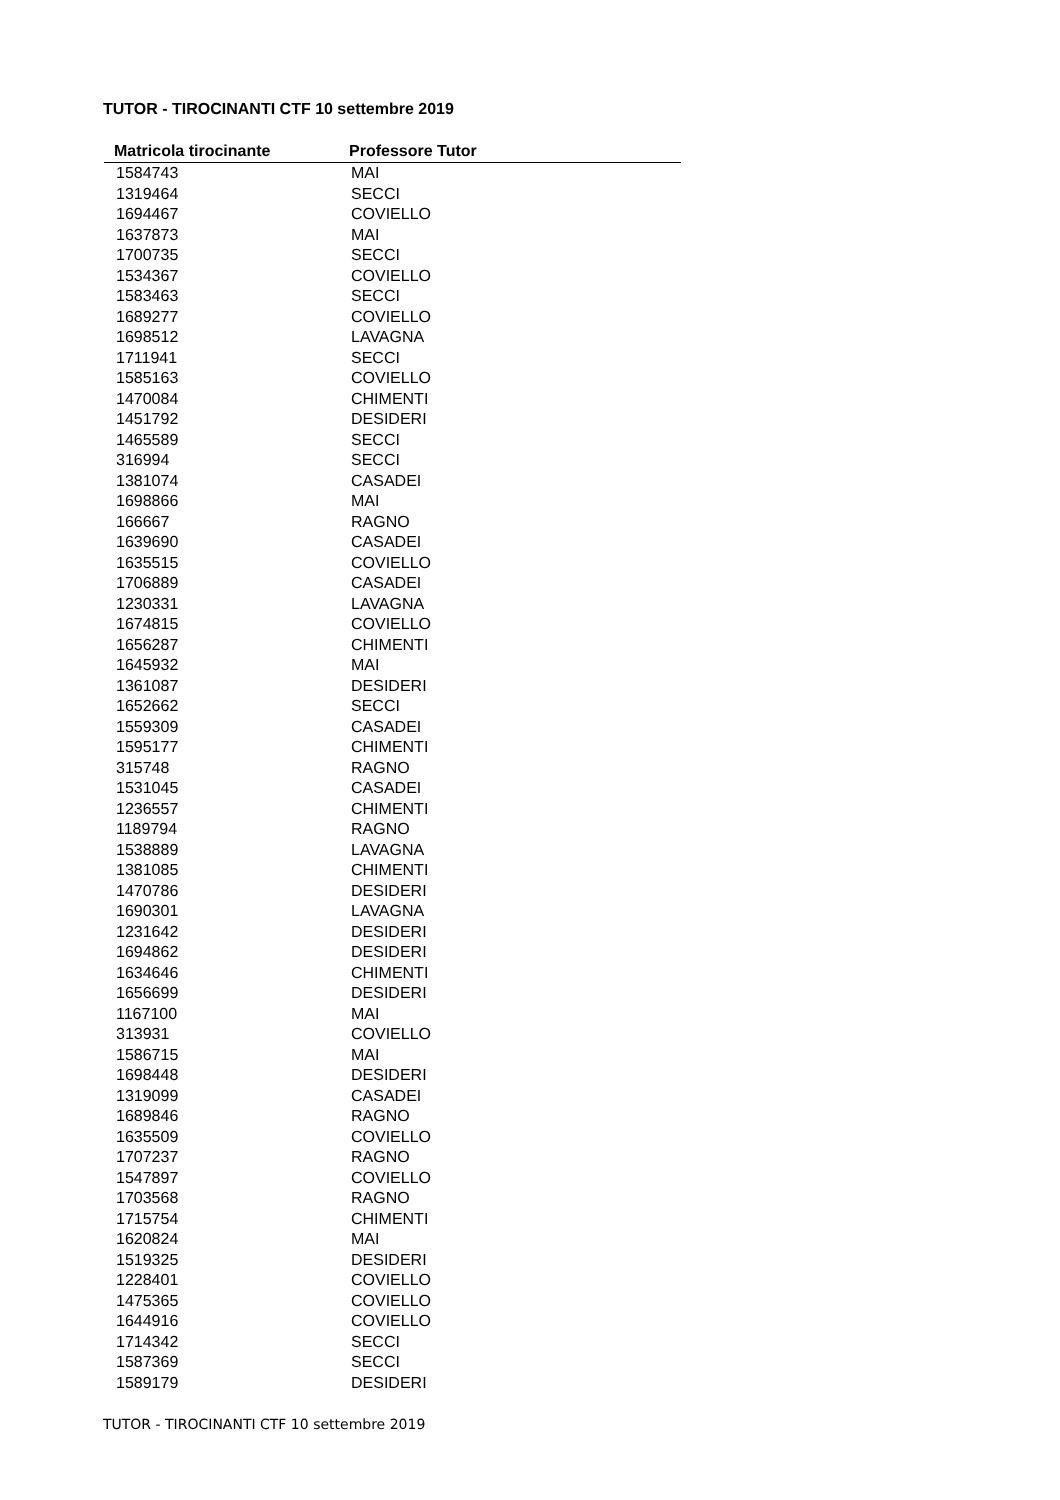TUTOR - TIROCINANTI CTF 10 settembre 2019
| Matricola tirocinante | Professore Tutor |
| --- | --- |
| 1584743 | MAI |
| 1319464 | SECCI |
| 1694467 | COVIELLO |
| 1637873 | MAI |
| 1700735 | SECCI |
| 1534367 | COVIELLO |
| 1583463 | SECCI |
| 1689277 | COVIELLO |
| 1698512 | LAVAGNA |
| 1711941 | SECCI |
| 1585163 | COVIELLO |
| 1470084 | CHIMENTI |
| 1451792 | DESIDERI |
| 1465589 | SECCI |
| 316994 | SECCI |
| 1381074 | CASADEI |
| 1698866 | MAI |
| 166667 | RAGNO |
| 1639690 | CASADEI |
| 1635515 | COVIELLO |
| 1706889 | CASADEI |
| 1230331 | LAVAGNA |
| 1674815 | COVIELLO |
| 1656287 | CHIMENTI |
| 1645932 | MAI |
| 1361087 | DESIDERI |
| 1652662 | SECCI |
| 1559309 | CASADEI |
| 1595177 | CHIMENTI |
| 315748 | RAGNO |
| 1531045 | CASADEI |
| 1236557 | CHIMENTI |
| 1189794 | RAGNO |
| 1538889 | LAVAGNA |
| 1381085 | CHIMENTI |
| 1470786 | DESIDERI |
| 1690301 | LAVAGNA |
| 1231642 | DESIDERI |
| 1694862 | DESIDERI |
| 1634646 | CHIMENTI |
| 1656699 | DESIDERI |
| 1167100 | MAI |
| 313931 | COVIELLO |
| 1586715 | MAI |
| 1698448 | DESIDERI |
| 1319099 | CASADEI |
| 1689846 | RAGNO |
| 1635509 | COVIELLO |
| 1707237 | RAGNO |
| 1547897 | COVIELLO |
| 1703568 | RAGNO |
| 1715754 | CHIMENTI |
| 1620824 | MAI |
| 1519325 | DESIDERI |
| 1228401 | COVIELLO |
| 1475365 | COVIELLO |
| 1644916 | COVIELLO |
| 1714342 | SECCI |
| 1587369 | SECCI |
| 1589179 | DESIDERI |
TUTOR - TIROCINANTI CTF 10 settembre 2019